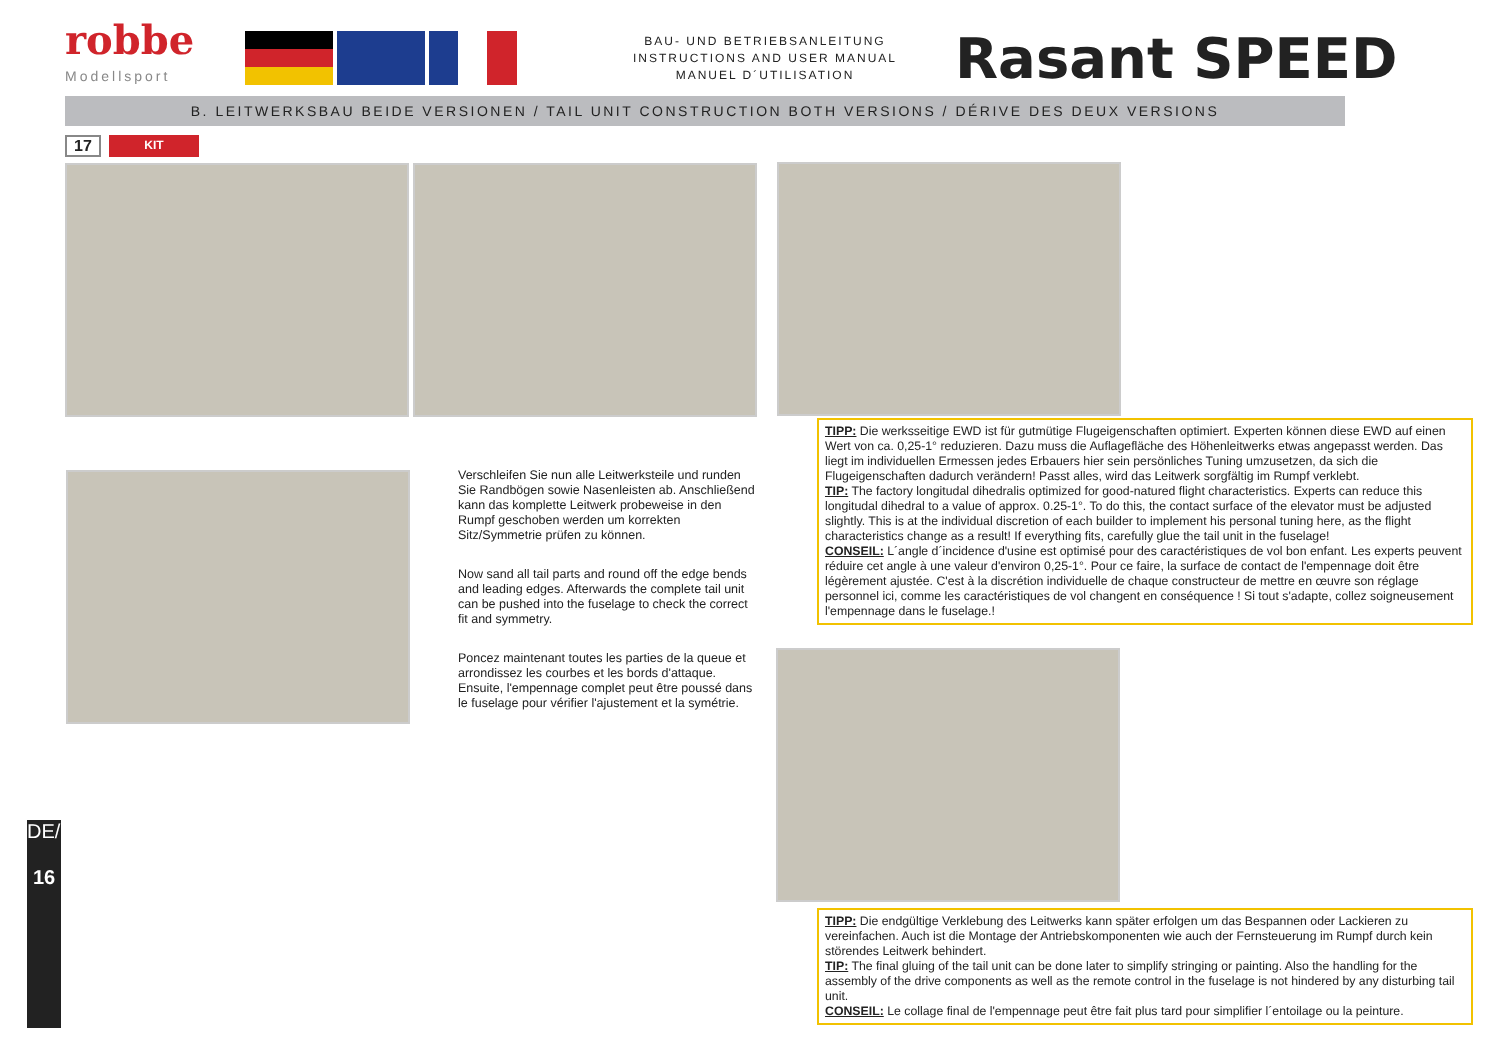robbe
Modellsport
BAU- UND BETRIEBSANLEITUNG
INSTRUCTIONS AND USER MANUAL
MANUEL D´UTILISATION
Rasant SPEED
B. LEITWERKSBAU BEIDE VERSIONEN / TAIL UNIT CONSTRUCTION BOTH VERSIONS / DÉRIVE DES DEUX VERSIONS
17 KIT
Verschleifen Sie nun alle Leitwerksteile und runden Sie Randbögen sowie Nasenleisten ab. Anschließend kann das komplette Leitwerk probeweise in den Rumpf geschoben werden um korrekten Sitz/Symmetrie prüfen zu können.
Now sand all tail parts and round off the edge bends and leading edges. Afterwards the complete tail unit can be pushed into the fuselage to check the correct fit and symmetry.
Poncez maintenant toutes les parties de la queue et arrondissez les courbes et les bords d'attaque. Ensuite, l'empennage complet peut être poussé dans le fuselage pour vérifier l'ajustement et la symétrie.
TIPP: Die werksseitige EWD ist für gutmütige Flugeigenschaften optimiert. Experten können diese EWD auf einen Wert von ca. 0,25-1° reduzieren. Dazu muss die Auflagefläche des Höhenleitwerks etwas angepasst werden. Das liegt im individuellen Ermessen jedes Erbauers hier sein persönliches Tuning umzusetzen, da sich die Flugeigenschaften dadurch verändern! Passt alles, wird das Leitwerk sorgfältig im Rumpf verklebt.
TIP: The factory longitudal dihedralis optimized for good-natured flight characteristics. Experts can reduce this longitudal dihedral to a value of approx. 0.25-1°. To do this, the contact surface of the elevator must be adjusted slightly. This is at the individual discretion of each builder to implement his personal tuning here, as the flight characteristics change as a result! If everything fits, carefully glue the tail unit in the fuselage!
CONSEIL: L´angle d´incidence d'usine est optimisé pour des caractéristiques de vol bon enfant. Les experts peuvent réduire cet angle à une valeur d'environ 0,25-1°. Pour ce faire, la surface de contact de l'empennage doit être légèrement ajustée. C'est à la discrétion individuelle de chaque constructeur de mettre en œuvre son réglage personnel ici, comme les caractéristiques de vol changent en conséquence ! Si tout s'adapte, collez soigneusement l'empennage dans le fuselage.!
TIPP: Die endgültige Verklebung des Leitwerks kann später erfolgen um das Bespannen oder Lackieren zu vereinfachen. Auch ist die Montage der Antriebskomponenten wie auch der Fernsteuerung im Rumpf durch kein störendes Leitwerk behindert.
TIP: The final gluing of the tail unit can be done later to simplify stringing or painting. Also the handling for the assembly of the drive components as well as the remote control in the fuselage is not hindered by any disturbing tail unit.
CONSEIL: Le collage final de l'empennage peut être fait plus tard pour simplifier l´entoilage ou la peinture.
DE/EN/FR
16